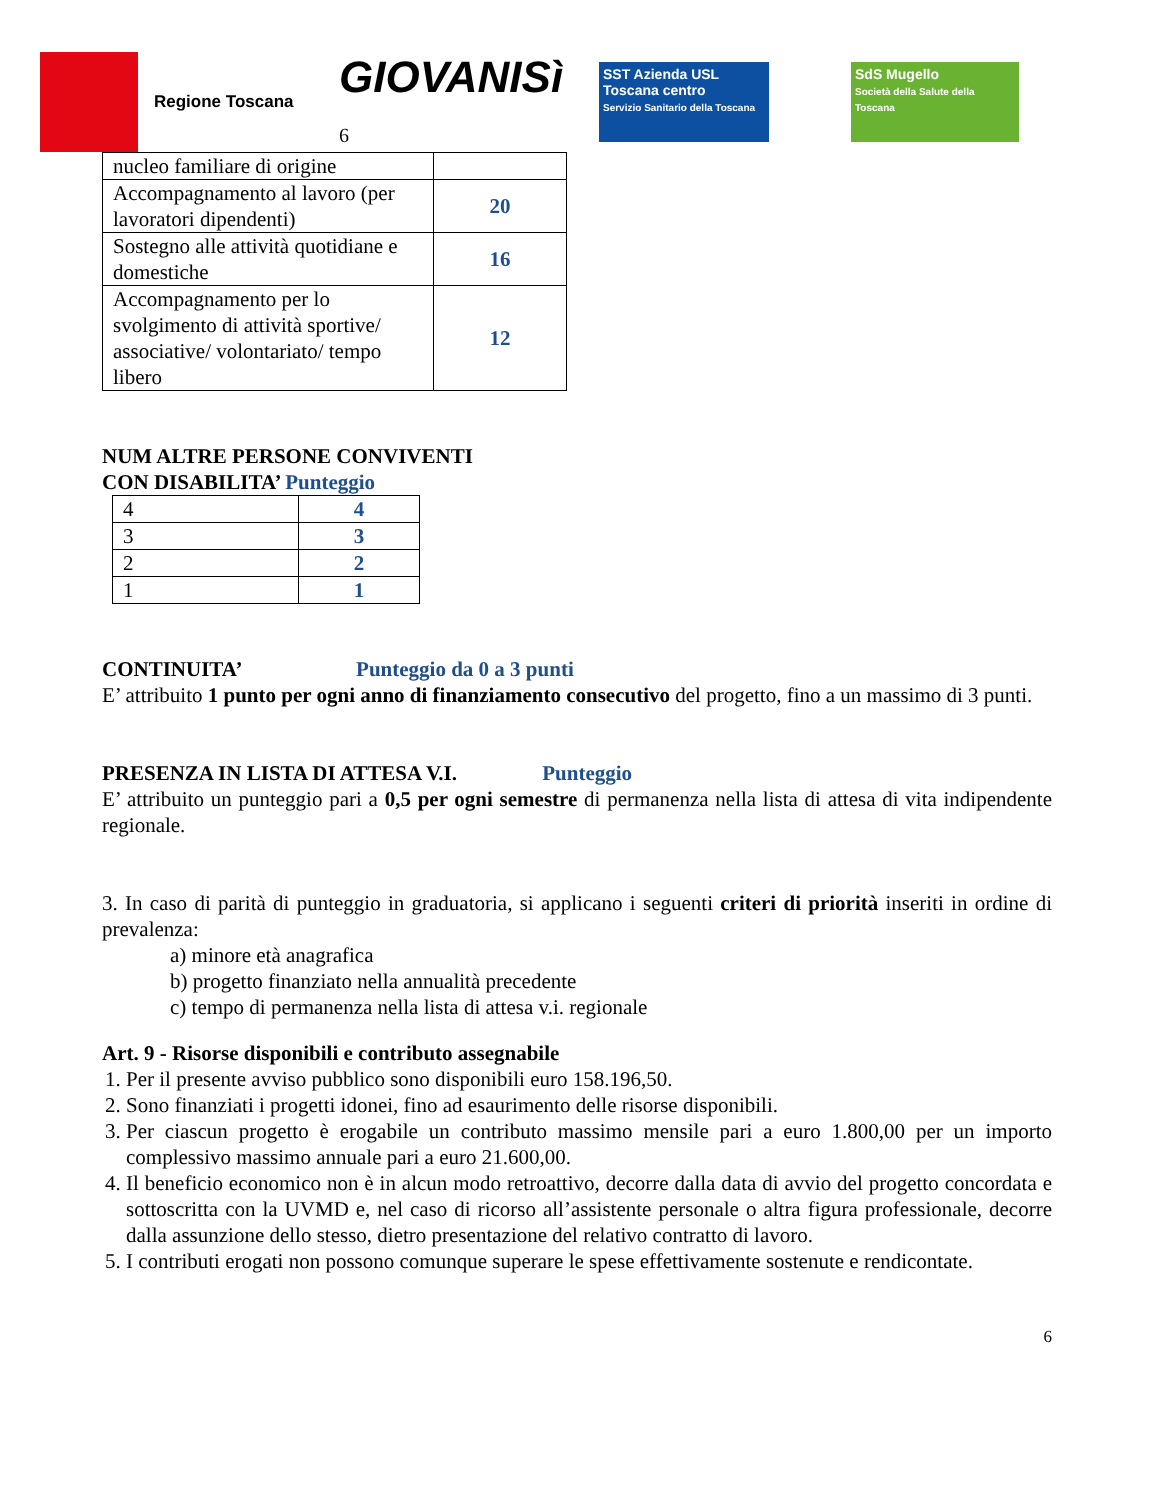Regione Toscana
GIOVANISì 6
SST Azienda USL Toscana centro
Servizio Sanitario della Toscana
SdS Mugello
Società della Salute della Toscana
| nucleo familiare di origine | |
| Accompagnamento al lavoro (per lavoratori dipendenti) | 20 |
| Sostegno alle attività quotidiane e domestiche | 16 |
| Accompagnamento per lo svolgimento di attività sportive/ associative/ volontariato/ tempo libero | 12 |
NUM ALTRE PERSONE CONVIVENTI
CON DISABILITA’ Punteggio
| 4 | 4 |
| 3 | 3 |
| 2 | 2 |
| 1 | 1 |
CONTINUITA’ Punteggio da 0 a 3 punti
E’ attribuito 1 punto per ogni anno di finanziamento consecutivo del progetto, fino a un massimo di 3 punti.
PRESENZA IN LISTA DI ATTESA V.I. Punteggio
E’ attribuito un punteggio pari a 0,5 per ogni semestre di permanenza nella lista di attesa di vita indipendente regionale.
3. In caso di parità di punteggio in graduatoria, si applicano i seguenti criteri di priorità inseriti in ordine di prevalenza:
a) minore età anagrafica
b) progetto finanziato nella annualità precedente
c) tempo di permanenza nella lista di attesa v.i. regionale
Art. 9 - Risorse disponibili e contributo assegnabile
1. Per il presente avviso pubblico sono disponibili euro 158.196,50.
2. Sono finanziati i progetti idonei, fino ad esaurimento delle risorse disponibili.
3. Per ciascun progetto è erogabile un contributo massimo mensile pari a euro 1.800,00 per un importo complessivo massimo annuale pari a euro 21.600,00.
4. Il beneficio economico non è in alcun modo retroattivo, decorre dalla data di avvio del progetto concordata e sottoscritta con la UVMD e, nel caso di ricorso all’assistente personale o altra figura professionale, decorre dalla assunzione dello stesso, dietro presentazione del relativo contratto di lavoro.
5. I contributi erogati non possono comunque superare le spese effettivamente sostenute e rendicontate.
6